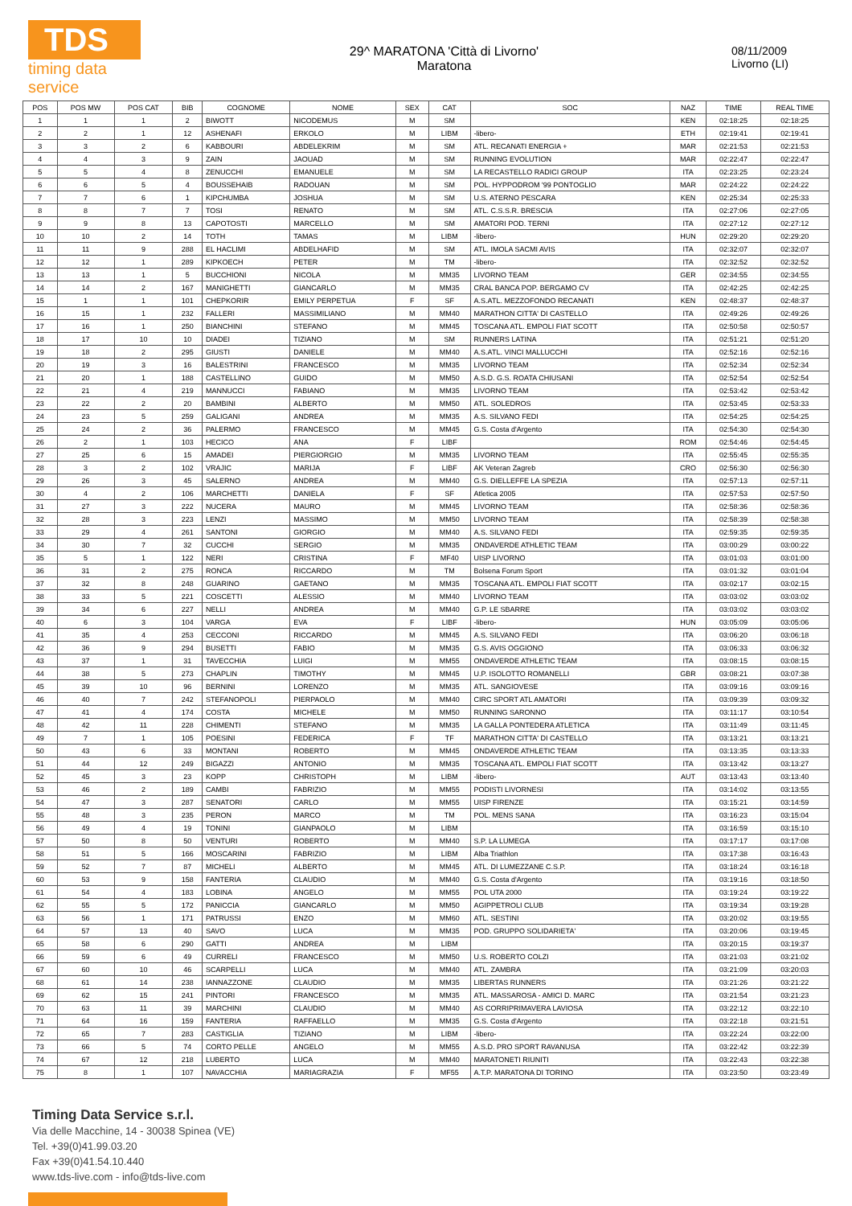TDS
timing data service
29^ MARATONA 'Città di Livorno'
Maratona
08/11/2009
Livorno (LI)
| POS | POS MW | POS CAT | BIB | COGNOME | NOME | SEX | CAT | SOC | NAZ | TIME | REAL TIME |
| --- | --- | --- | --- | --- | --- | --- | --- | --- | --- | --- | --- |
| 1 | 1 | 1 | 2 | BIWOTT | NICODEMUS | M | SM | | KEN | 02:18:25 | 02:18:25 |
| 2 | 2 | 1 | 12 | ASHENAFI | ERKOLO | M | LIBM | -libero- | ETH | 02:19:41 | 02:19:41 |
| 3 | 3 | 2 | 6 | KABBOURI | ABDELEKRIM | M | SM | ATL. RECANATI ENERGIA + | MAR | 02:21:53 | 02:21:53 |
| 4 | 4 | 3 | 9 | ZAIN | JAOUAD | M | SM | RUNNING EVOLUTION | MAR | 02:22:47 | 02:22:47 |
| 5 | 5 | 4 | 8 | ZENUCCHI | EMANUELE | M | SM | LA RECASTELLO RADICI GROUP | ITA | 02:23:25 | 02:23:24 |
| 6 | 6 | 5 | 4 | BOUSSEHAIB | RADOUAN | M | SM | POL. HYPPODROM '99 PONTOGLIO | MAR | 02:24:22 | 02:24:22 |
| 7 | 7 | 6 | 1 | KIPCHUMBA | JOSHUA | M | SM | U.S. ATERNO PESCARA | KEN | 02:25:34 | 02:25:33 |
| 8 | 8 | 7 | 7 | TOSI | RENATO | M | SM | ATL. C.S.S.R. BRESCIA | ITA | 02:27:06 | 02:27:05 |
| 9 | 9 | 8 | 13 | CAPOTOSTI | MARCELLO | M | SM | AMATORI POD. TERNI | ITA | 02:27:12 | 02:27:12 |
| 10 | 10 | 2 | 14 | TOTH | TAMAS | M | LIBM | -libero- | HUN | 02:29:20 | 02:29:20 |
| 11 | 11 | 9 | 288 | EL HACLIMI | ABDELHAFID | M | SM | ATL. IMOLA SACMI AVIS | ITA | 02:32:07 | 02:32:07 |
| 12 | 12 | 1 | 289 | KIPKOECH | PETER | M | TM | -libero- | ITA | 02:32:52 | 02:32:52 |
| 13 | 13 | 1 | 5 | BUCCHIONI | NICOLA | M | MM35 | LIVORNO TEAM | GER | 02:34:55 | 02:34:55 |
| 14 | 14 | 2 | 167 | MANIGHETTI | GIANCARLO | M | MM35 | CRAL BANCA POP. BERGAMO CV | ITA | 02:42:25 | 02:42:25 |
| 15 | 1 | 1 | 101 | CHEPKORIR | EMILY PERPETUA | F | SF | A.S.ATL. MEZZOFONDO RECANATI | KEN | 02:48:37 | 02:48:37 |
| 16 | 15 | 1 | 232 | FALLERI | MASSIMILIANO | M | MM40 | MARATHON CITTA' DI CASTELLO | ITA | 02:49:26 | 02:49:26 |
| 17 | 16 | 1 | 250 | BIANCHINI | STEFANO | M | MM45 | TOSCANA ATL. EMPOLI FIAT SCOTT | ITA | 02:50:58 | 02:50:57 |
| 18 | 17 | 10 | 10 | DIADEI | TIZIANO | M | SM | RUNNERS LATINA | ITA | 02:51:21 | 02:51:20 |
| 19 | 18 | 2 | 295 | GIUSTI | DANIELE | M | MM40 | A.S.ATL. VINCI MALLUCCHI | ITA | 02:52:16 | 02:52:16 |
| 20 | 19 | 3 | 16 | BALESTRINI | FRANCESCO | M | MM35 | LIVORNO TEAM | ITA | 02:52:34 | 02:52:34 |
| 21 | 20 | 1 | 188 | CASTELLINO | GUIDO | M | MM50 | A.S.D. G.S. ROATA CHIUSANI | ITA | 02:52:54 | 02:52:54 |
| 22 | 21 | 4 | 219 | MANNUCCI | FABIANO | M | MM35 | LIVORNO TEAM | ITA | 02:53:42 | 02:53:42 |
| 23 | 22 | 2 | 20 | BAMBINI | ALBERTO | M | MM50 | ATL. SOLEDROS | ITA | 02:53:45 | 02:53:33 |
| 24 | 23 | 5 | 259 | GALIGANI | ANDREA | M | MM35 | A.S. SILVANO FEDI | ITA | 02:54:25 | 02:54:25 |
| 25 | 24 | 2 | 36 | PALERMO | FRANCESCO | M | MM45 | G.S. Costa d'Argento | ITA | 02:54:30 | 02:54:30 |
| 26 | 2 | 1 | 103 | HECICO | ANA | F | LIBF | | ROM | 02:54:46 | 02:54:45 |
| 27 | 25 | 6 | 15 | AMADEI | PIERGIORGIO | M | MM35 | LIVORNO TEAM | ITA | 02:55:45 | 02:55:35 |
| 28 | 3 | 2 | 102 | VRAJIC | MARIJA | F | LIBF | AK Veteran Zagreb | CRO | 02:56:30 | 02:56:30 |
| 29 | 26 | 3 | 45 | SALERNO | ANDREA | M | MM40 | G.S. DIELLEFFE LA SPEZIA | ITA | 02:57:13 | 02:57:11 |
| 30 | 4 | 2 | 106 | MARCHETTI | DANIELA | F | SF | Atletica 2005 | ITA | 02:57:53 | 02:57:50 |
| 31 | 27 | 3 | 222 | NUCERA | MAURO | M | MM45 | LIVORNO TEAM | ITA | 02:58:36 | 02:58:36 |
| 32 | 28 | 3 | 223 | LENZI | MASSIMO | M | MM50 | LIVORNO TEAM | ITA | 02:58:39 | 02:58:38 |
| 33 | 29 | 4 | 261 | SANTONI | GIORGIO | M | MM40 | A.S. SILVANO FEDI | ITA | 02:59:35 | 02:59:35 |
| 34 | 30 | 7 | 32 | CUCCHI | SERGIO | M | MM35 | ONDAVERDE ATHLETIC TEAM | ITA | 03:00:29 | 03:00:22 |
| 35 | 5 | 1 | 122 | NERI | CRISTINA | F | MF40 | UISP LIVORNO | ITA | 03:01:03 | 03:01:00 |
| 36 | 31 | 2 | 275 | RONCA | RICCARDO | M | TM | Bolsena Forum Sport | ITA | 03:01:32 | 03:01:04 |
| 37 | 32 | 8 | 248 | GUARINO | GAETANO | M | MM35 | TOSCANA ATL. EMPOLI FIAT SCOTT | ITA | 03:02:17 | 03:02:15 |
| 38 | 33 | 5 | 221 | COSCETTI | ALESSIO | M | MM40 | LIVORNO TEAM | ITA | 03:03:02 | 03:03:02 |
| 39 | 34 | 6 | 227 | NELLI | ANDREA | M | MM40 | G.P. LE SBARRE | ITA | 03:03:02 | 03:03:02 |
| 40 | 6 | 3 | 104 | VARGA | EVA | F | LIBF | -libero- | HUN | 03:05:09 | 03:05:06 |
| 41 | 35 | 4 | 253 | CECCONI | RICCARDO | M | MM45 | A.S. SILVANO FEDI | ITA | 03:06:20 | 03:06:18 |
| 42 | 36 | 9 | 294 | BUSETTI | FABIO | M | MM35 | G.S. AVIS OGGIONO | ITA | 03:06:33 | 03:06:32 |
| 43 | 37 | 1 | 31 | TAVECCHIA | LUIGI | M | MM55 | ONDAVERDE ATHLETIC TEAM | ITA | 03:08:15 | 03:08:15 |
| 44 | 38 | 5 | 273 | CHAPLIN | TIMOTHY | M | MM45 | U.P. ISOLOTTO ROMANELLI | GBR | 03:08:21 | 03:07:38 |
| 45 | 39 | 10 | 96 | BERNINI | LORENZO | M | MM35 | ATL. SANGIOVESE | ITA | 03:09:16 | 03:09:16 |
| 46 | 40 | 7 | 242 | STEFANOPOLI | PIERPAOLO | M | MM40 | CIRC SPORT ATL AMATORI | ITA | 03:09:39 | 03:09:32 |
| 47 | 41 | 4 | 174 | COSTA | MICHELE | M | MM50 | RUNNING SARONNO | ITA | 03:11:17 | 03:10:54 |
| 48 | 42 | 11 | 228 | CHIMENTI | STEFANO | M | MM35 | LA GALLA PONTEDERA ATLETICA | ITA | 03:11:49 | 03:11:45 |
| 49 | 7 | 1 | 105 | POESINI | FEDERICA | F | TF | MARATHON CITTA' DI CASTELLO | ITA | 03:13:21 | 03:13:21 |
| 50 | 43 | 6 | 33 | MONTANI | ROBERTO | M | MM45 | ONDAVERDE ATHLETIC TEAM | ITA | 03:13:35 | 03:13:33 |
| 51 | 44 | 12 | 249 | BIGAZZI | ANTONIO | M | MM35 | TOSCANA ATL. EMPOLI FIAT SCOTT | ITA | 03:13:42 | 03:13:27 |
| 52 | 45 | 3 | 23 | KOPP | CHRISTOPH | M | LIBM | -libero- | AUT | 03:13:43 | 03:13:40 |
| 53 | 46 | 2 | 189 | CAMBI | FABRIZIO | M | MM55 | PODISTI LIVORNESI | ITA | 03:14:02 | 03:13:55 |
| 54 | 47 | 3 | 287 | SENATORI | CARLO | M | MM55 | UISP FIRENZE | ITA | 03:15:21 | 03:14:59 |
| 55 | 48 | 3 | 235 | PERON | MARCO | M | TM | POL. MENS SANA | ITA | 03:16:23 | 03:15:04 |
| 56 | 49 | 4 | 19 | TONINI | GIANPAOLO | M | LIBM | | ITA | 03:16:59 | 03:15:10 |
| 57 | 50 | 8 | 50 | VENTURI | ROBERTO | M | MM40 | S.P. LA LUMEGA | ITA | 03:17:17 | 03:17:08 |
| 58 | 51 | 5 | 166 | MOSCARINI | FABRIZIO | M | LIBM | Alba Triathlon | ITA | 03:17:38 | 03:16:43 |
| 59 | 52 | 7 | 87 | MICHELI | ALBERTO | M | MM45 | ATL. DI LUMEZZANE C.S.P. | ITA | 03:18:24 | 03:16:18 |
| 60 | 53 | 9 | 158 | FANTERIA | CLAUDIO | M | MM40 | G.S. Costa d'Argento | ITA | 03:19:16 | 03:18:50 |
| 61 | 54 | 4 | 183 | LOBINA | ANGELO | M | MM55 | POL UTA 2000 | ITA | 03:19:24 | 03:19:22 |
| 62 | 55 | 5 | 172 | PANICCIA | GIANCARLO | M | MM50 | AGIPPETROLI CLUB | ITA | 03:19:34 | 03:19:28 |
| 63 | 56 | 1 | 171 | PATRUSSI | ENZO | M | MM60 | ATL. SESTINI | ITA | 03:20:02 | 03:19:55 |
| 64 | 57 | 13 | 40 | SAVO | LUCA | M | MM35 | POD. GRUPPO SOLIDARIETA' | ITA | 03:20:06 | 03:19:45 |
| 65 | 58 | 6 | 290 | GATTI | ANDREA | M | LIBM | | ITA | 03:20:15 | 03:19:37 |
| 66 | 59 | 6 | 49 | CURRELI | FRANCESCO | M | MM50 | U.S. ROBERTO COLZI | ITA | 03:21:03 | 03:21:02 |
| 67 | 60 | 10 | 46 | SCARPELLI | LUCA | M | MM40 | ATL. ZAMBRA | ITA | 03:21:09 | 03:20:03 |
| 68 | 61 | 14 | 238 | IANNAZZONE | CLAUDIO | M | MM35 | LIBERTAS RUNNERS | ITA | 03:21:26 | 03:21:22 |
| 69 | 62 | 15 | 241 | PINTORI | FRANCESCO | M | MM35 | ATL. MASSAROSA - AMICI D. MARC | ITA | 03:21:54 | 03:21:23 |
| 70 | 63 | 11 | 39 | MARCHINI | CLAUDIO | M | MM40 | AS CORRIPRIMAVERA LAVIOSA | ITA | 03:22:12 | 03:22:10 |
| 71 | 64 | 16 | 159 | FANTERIA | RAFFAELLO | M | MM35 | G.S. Costa d'Argento | ITA | 03:22:18 | 03:21:51 |
| 72 | 65 | 7 | 283 | CASTIGLIA | TIZIANO | M | LIBM | -libero- | ITA | 03:22:24 | 03:22:00 |
| 73 | 66 | 5 | 74 | CORTO PELLE | ANGELO | M | MM55 | A.S.D. PRO SPORT RAVANUSA | ITA | 03:22:42 | 03:22:39 |
| 74 | 67 | 12 | 218 | LUBERTO | LUCA | M | MM40 | MARATONETI RIUNITI | ITA | 03:22:43 | 03:22:38 |
| 75 | 8 | 1 | 107 | NAVACCHIA | MARIAGRAZIA | F | MF55 | A.T.P. MARATONA DI TORINO | ITA | 03:23:50 | 03:23:49 |
Timing Data Service s.r.l.
Via delle Macchine, 14 - 30038 Spinea (VE)
Tel. +39(0)41.99.03.20
Fax +39(0)41.54.10.440
www.tds-live.com - info@tds-live.com